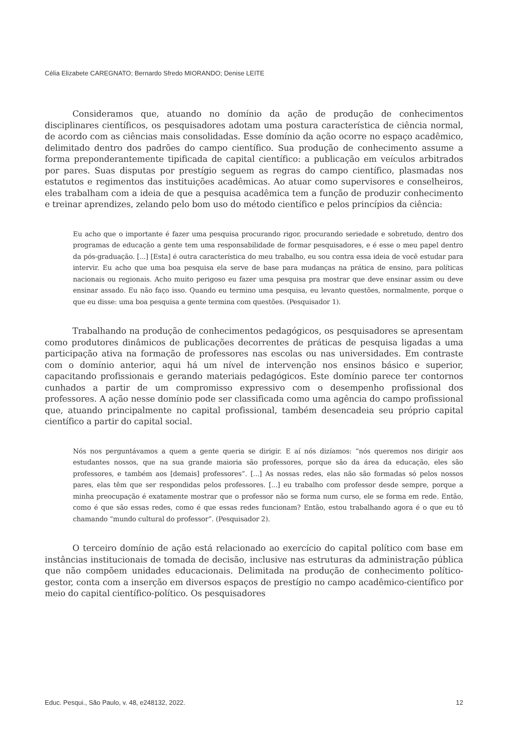Célia Elizabete CAREGNATO; Bernardo Sfredo MIORANDO; Denise LEITE
Consideramos que, atuando no domínio da ação de produção de conhecimentos disciplinares científicos, os pesquisadores adotam uma postura característica de ciência normal, de acordo com as ciências mais consolidadas. Esse domínio da ação ocorre no espaço acadêmico, delimitado dentro dos padrões do campo científico. Sua produção de conhecimento assume a forma preponderantemente tipificada de capital científico: a publicação em veículos arbitrados por pares. Suas disputas por prestígio seguem as regras do campo científico, plasmadas nos estatutos e regimentos das instituições acadêmicas. Ao atuar como supervisores e conselheiros, eles trabalham com a ideia de que a pesquisa acadêmica tem a função de produzir conhecimento e treinar aprendizes, zelando pelo bom uso do método científico e pelos princípios da ciência:
Eu acho que o importante é fazer uma pesquisa procurando rigor, procurando seriedade e sobretudo, dentro dos programas de educação a gente tem uma responsabilidade de formar pesquisadores, e é esse o meu papel dentro da pós-graduação. [...] [Esta] é outra característica do meu trabalho, eu sou contra essa ideia de você estudar para intervir. Eu acho que uma boa pesquisa ela serve de base para mudanças na prática de ensino, para políticas nacionais ou regionais. Acho muito perigoso eu fazer uma pesquisa pra mostrar que deve ensinar assim ou deve ensinar assado. Eu não faço isso. Quando eu termino uma pesquisa, eu levanto questões, normalmente, porque o que eu disse: uma boa pesquisa a gente termina com questões. (Pesquisador 1).
Trabalhando na produção de conhecimentos pedagógicos, os pesquisadores se apresentam como produtores dinâmicos de publicações decorrentes de práticas de pesquisa ligadas a uma participação ativa na formação de professores nas escolas ou nas universidades. Em contraste com o domínio anterior, aqui há um nível de intervenção nos ensinos básico e superior, capacitando profissionais e gerando materiais pedagógicos. Este domínio parece ter contornos cunhados a partir de um compromisso expressivo com o desempenho profissional dos professores. A ação nesse domínio pode ser classificada como uma agência do campo profissional que, atuando principalmente no capital profissional, também desencadeia seu próprio capital científico a partir do capital social.
Nós nos perguntávamos a quem a gente queria se dirigir. E aí nós dizíamos: “nós queremos nos dirigir aos estudantes nossos, que na sua grande maioria são professores, porque são da área da educação, eles são professores, e também aos [demais] professores”. [...] As nossas redes, elas não são formadas só pelos nossos pares, elas têm que ser respondidas pelos professores. [...] eu trabalho com professor desde sempre, porque a minha preocupação é exatamente mostrar que o professor não se forma num curso, ele se forma em rede. Então, como é que são essas redes, como é que essas redes funcionam? Então, estou trabalhando agora é o que eu tô chamando “mundo cultural do professor”. (Pesquisador 2).
O terceiro domínio de ação está relacionado ao exercício do capital político com base em instâncias institucionais de tomada de decisão, inclusive nas estruturas da administração pública que não compõem unidades educacionais. Delimitada na produção de conhecimento político-gestor, conta com a inserção em diversos espaços de prestígio no campo acadêmico-científico por meio do capital científico-político. Os pesquisadores
Educ. Pesqui., São Paulo, v. 48, e248132, 2022. 12